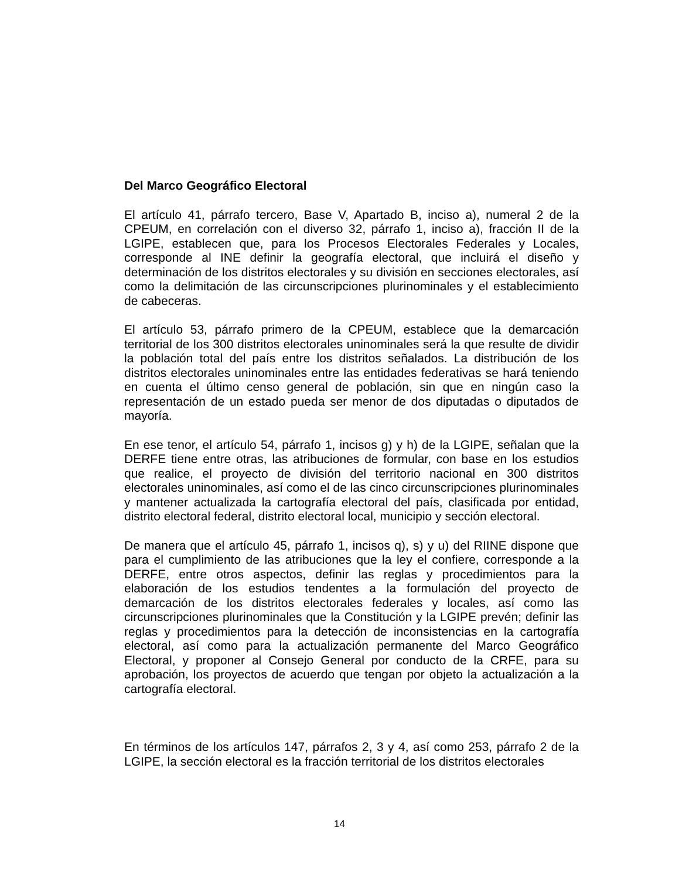Del Marco Geográfico Electoral
El artículo 41, párrafo tercero, Base V, Apartado B, inciso a), numeral 2 de la CPEUM, en correlación con el diverso 32, párrafo 1, inciso a), fracción II de la LGIPE, establecen que, para los Procesos Electorales Federales y Locales, corresponde al INE definir la geografía electoral, que incluirá el diseño y determinación de los distritos electorales y su división en secciones electorales, así como la delimitación de las circunscripciones plurinominales y el establecimiento de cabeceras.
El artículo 53, párrafo primero de la CPEUM, establece que la demarcación territorial de los 300 distritos electorales uninominales será la que resulte de dividir la población total del país entre los distritos señalados. La distribución de los distritos electorales uninominales entre las entidades federativas se hará teniendo en cuenta el último censo general de población, sin que en ningún caso la representación de un estado pueda ser menor de dos diputadas o diputados de mayoría.
En ese tenor, el artículo 54, párrafo 1, incisos g) y h) de la LGIPE, señalan que la DERFE tiene entre otras, las atribuciones de formular, con base en los estudios que realice, el proyecto de división del territorio nacional en 300 distritos electorales uninominales, así como el de las cinco circunscripciones plurinominales y mantener actualizada la cartografía electoral del país, clasificada por entidad, distrito electoral federal, distrito electoral local, municipio y sección electoral.
De manera que el artículo 45, párrafo 1, incisos q), s) y u) del RIINE dispone que para el cumplimiento de las atribuciones que la ley el confiere, corresponde a la DERFE, entre otros aspectos, definir las reglas y procedimientos para la elaboración de los estudios tendentes a la formulación del proyecto de demarcación de los distritos electorales federales y locales, así como las circunscripciones plurinominales que la Constitución y la LGIPE prevén; definir las reglas y procedimientos para la detección de inconsistencias en la cartografía electoral, así como para la actualización permanente del Marco Geográfico Electoral, y proponer al Consejo General por conducto de la CRFE, para su aprobación, los proyectos de acuerdo que tengan por objeto la actualización a la cartografía electoral.
En términos de los artículos 147, párrafos 2, 3 y 4, así como 253, párrafo 2 de la LGIPE, la sección electoral es la fracción territorial de los distritos electorales
14